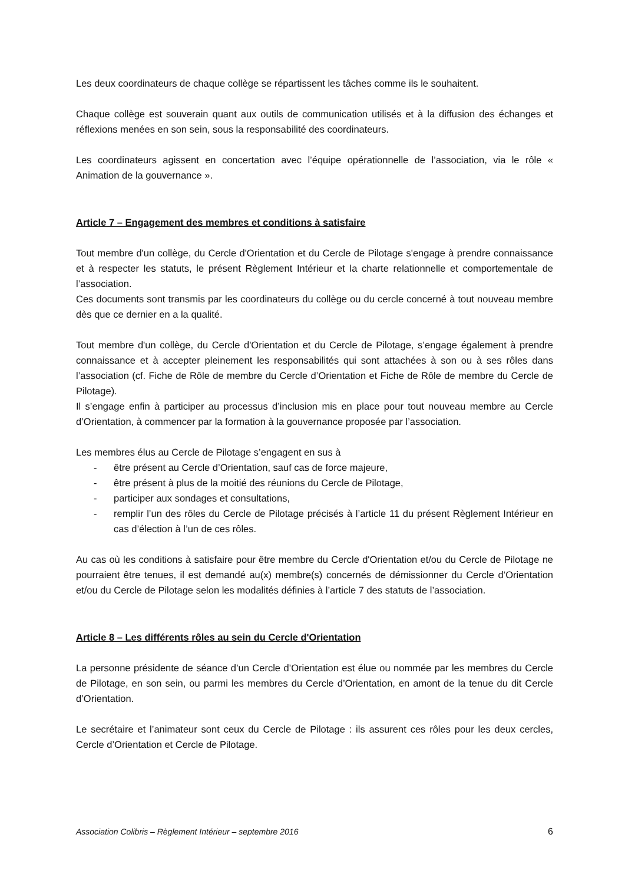Les deux coordinateurs de chaque collège se répartissent les tâches comme ils le souhaitent.
Chaque collège est souverain quant aux outils de communication utilisés et à la diffusion des échanges et réflexions menées en son sein, sous la responsabilité des coordinateurs.
Les coordinateurs agissent en concertation avec l’équipe opérationnelle de l’association, via le rôle « Animation de la gouvernance ».
Article 7 – Engagement des membres et conditions à satisfaire
Tout membre d'un collège, du Cercle d'Orientation et du Cercle de Pilotage s'engage à prendre connaissance et à respecter les statuts, le présent Règlement Intérieur et la charte relationnelle et comportementale de l’association.
Ces documents sont transmis par les coordinateurs du collège ou du cercle concerné à tout nouveau membre dès que ce dernier en a la qualité.
Tout membre d'un collège, du Cercle d'Orientation et du Cercle de Pilotage, s’engage également à prendre connaissance et à accepter pleinement les responsabilités qui sont attachées à son ou à ses rôles dans l’association (cf. Fiche de Rôle de membre du Cercle d’Orientation et Fiche de Rôle de membre du Cercle de Pilotage).
Il s’engage enfin à participer au processus d’inclusion mis en place pour tout nouveau membre au Cercle d’Orientation, à commencer par la formation à la gouvernance proposée par l’association.
Les membres élus au Cercle de Pilotage s’engagent en sus à
- être présent au Cercle d’Orientation, sauf cas de force majeure,
- être présent à plus de la moitié des réunions du Cercle de Pilotage,
- participer aux sondages et consultations,
- remplir l’un des rôles du Cercle de Pilotage précisés à l’article 11 du présent Règlement Intérieur en cas d’élection à l’un de ces rôles.
Au cas où les conditions à satisfaire pour être membre du Cercle d'Orientation et/ou du Cercle de Pilotage ne pourraient être tenues, il est demandé au(x) membre(s) concernés de démissionner du Cercle d’Orientation et/ou du Cercle de Pilotage selon les modalités définies à l’article 7 des statuts de l’association.
Article 8 – Les différents rôles au sein du Cercle d'Orientation
La personne présidente de séance d’un Cercle d’Orientation est élue ou nommée par les membres du Cercle de Pilotage, en son sein, ou parmi les membres du Cercle d’Orientation, en amont de la tenue du dit Cercle d’Orientation.
Le secrétaire et l’animateur sont ceux du Cercle de Pilotage : ils assurent ces rôles pour les deux cercles, Cercle d’Orientation et Cercle de Pilotage.
Association Colibris – Règlement Intérieur – septembre 2016 6